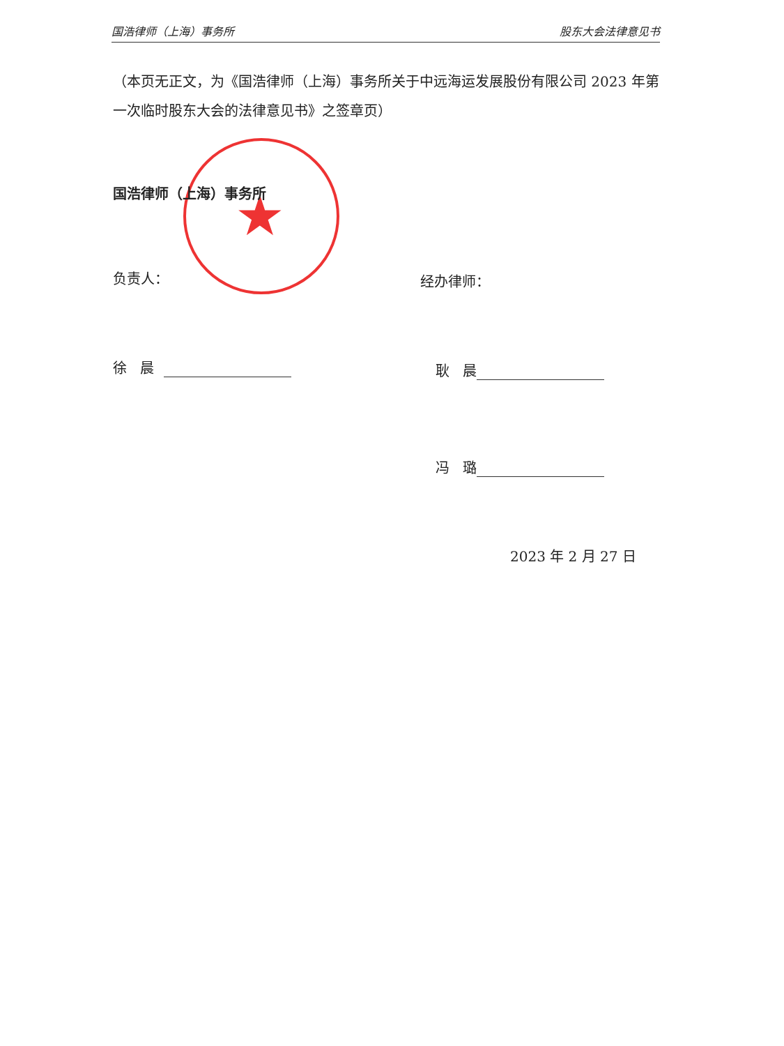国浩律师（上海）事务所 股东大会法律意见书
（本页无正文，为《国浩律师（上海）事务所关于中远海运发展股份有限公司 2023 年第一次临时股东大会的法律意见书》之签章页）
★
国浩律师（上海）事务所
负责人： 经办律师：
徐 晨 耿 晨
冯 璐
2023 年 2 月 27 日